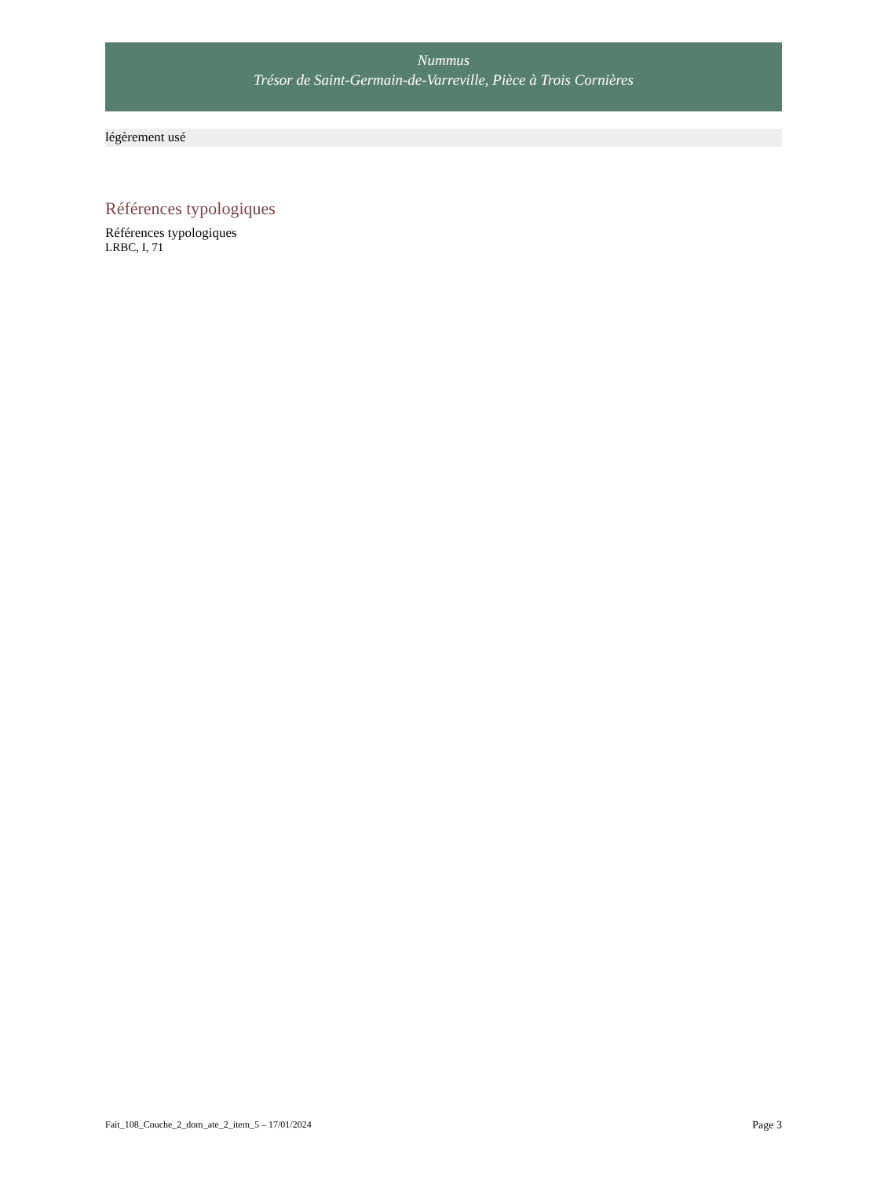Nummus
Trésor de Saint-Germain-de-Varreville, Pièce à Trois Cornières
légèrement usé
Références typologiques
Références typologiques
LRBC, I, 71
Fait_108_Couche_2_dom_ate_2_item_5 – 17/01/2024 Page 3